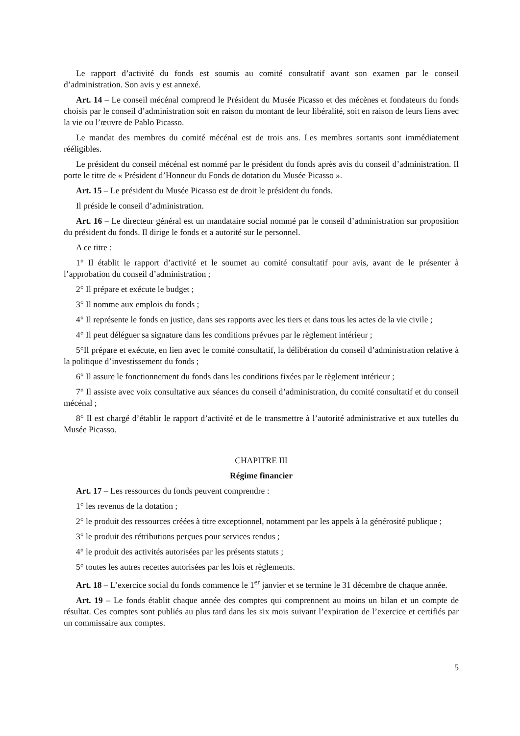Le rapport d’activité du fonds est soumis au comité consultatif avant son examen par le conseil d’administration. Son avis y est annexé.
Art. 14 – Le conseil mécénal comprend le Président du Musée Picasso et des mécènes et fondateurs du fonds choisis par le conseil d’administration soit en raison du montant de leur libéralité, soit en raison de leurs liens avec la vie ou l’œuvre de Pablo Picasso.
Le mandat des membres du comité mécénal est de trois ans. Les membres sortants sont immédiatement rééligibles.
Le président du conseil mécénal est nommé par le président du fonds après avis du conseil d’administration. Il porte le titre de « Président d’Honneur du Fonds de dotation du Musée Picasso ».
Art. 15 – Le président du Musée Picasso est de droit le président du fonds.
Il préside le conseil d’administration.
Art. 16 – Le directeur général est un mandataire social nommé par le conseil d’administration sur proposition du président du fonds. Il dirige le fonds et a autorité sur le personnel.
A ce titre :
1° Il établit le rapport d’activité et le soumet au comité consultatif pour avis, avant de le présenter à l’approbation du conseil d’administration ;
2° Il prépare et exécute le budget ;
3° Il nomme aux emplois du fonds ;
4° Il représente le fonds en justice, dans ses rapports avec les tiers et dans tous les actes de la vie civile ;
4° Il peut déléguer sa signature dans les conditions prévues par le règlement intérieur ;
5°Il prépare et exécute, en lien avec le comité consultatif, la délibération du conseil d’administration relative à la politique d’investissement du fonds ;
6° Il assure le fonctionnement du fonds dans les conditions fixées par le règlement intérieur ;
7° Il assiste avec voix consultative aux séances du conseil d’administration, du comité consultatif et du conseil mécénal ;
8° Il est chargé d’établir le rapport d’activité et de le transmettre à l’autorité administrative et aux tutelles du Musée Picasso.
CHAPITRE III
Régime financier
Art. 17 – Les ressources du fonds peuvent comprendre :
1° les revenus de la dotation ;
2° le produit des ressources créées à titre exceptionnel, notamment par les appels à la générosité publique ;
3° le produit des rétributions perçues pour services rendus ;
4° le produit des activités autorisées par les présents statuts ;
5° toutes les autres recettes autorisées par les lois et règlements.
Art. 18 – L’exercice social du fonds commence le 1<sup>er</sup> janvier et se termine le 31 décembre de chaque année.
Art. 19 – Le fonds établit chaque année des comptes qui comprennent au moins un bilan et un compte de résultat. Ces comptes sont publiés au plus tard dans les six mois suivant l’expiration de l’exercice et certifiés par un commissaire aux comptes.
5